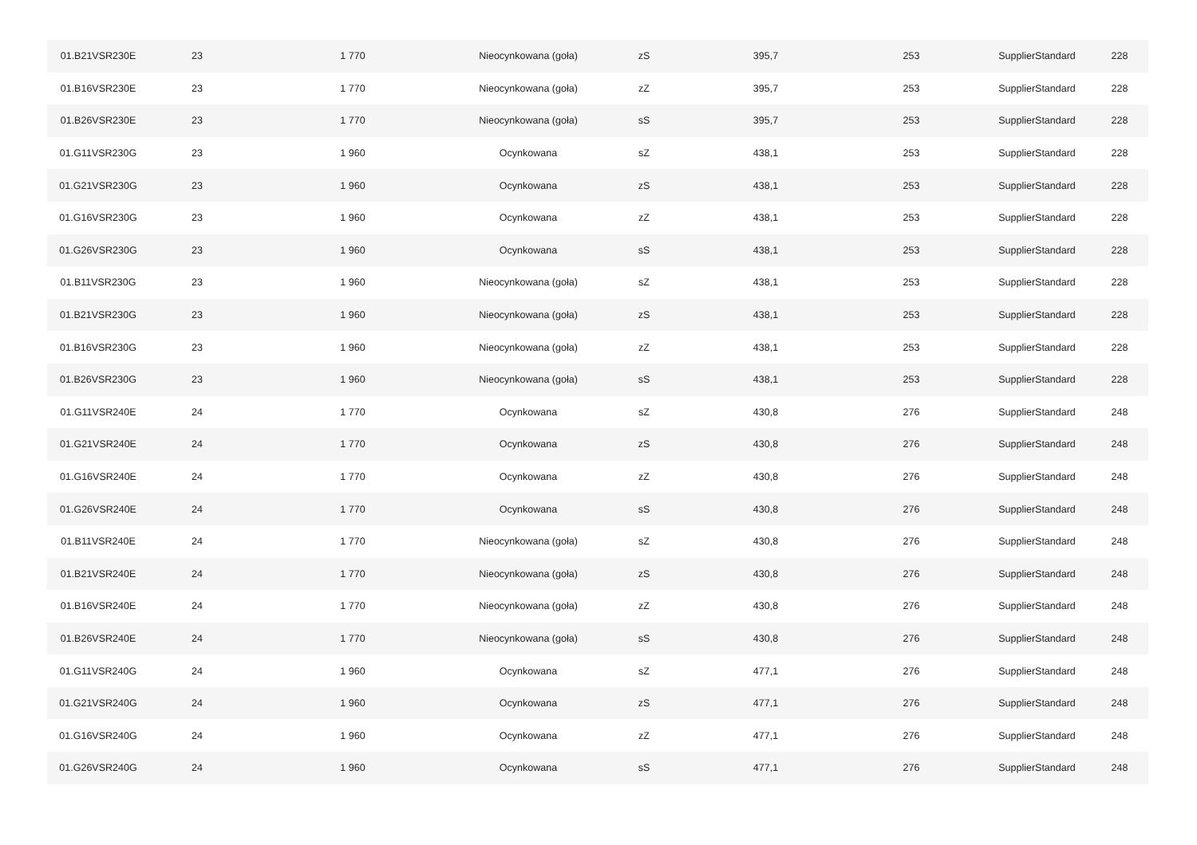| 01.B21VSR230E | 23 | 1 770 | Nieocynkowana (goła) | zS | 395,7 | 253 | SupplierStandard | 228 |
| 01.B16VSR230E | 23 | 1 770 | Nieocynkowana (goła) | zZ | 395,7 | 253 | SupplierStandard | 228 |
| 01.B26VSR230E | 23 | 1 770 | Nieocynkowana (goła) | sS | 395,7 | 253 | SupplierStandard | 228 |
| 01.G11VSR230G | 23 | 1 960 | Ocynkowana | sZ | 438,1 | 253 | SupplierStandard | 228 |
| 01.G21VSR230G | 23 | 1 960 | Ocynkowana | zS | 438,1 | 253 | SupplierStandard | 228 |
| 01.G16VSR230G | 23 | 1 960 | Ocynkowana | zZ | 438,1 | 253 | SupplierStandard | 228 |
| 01.G26VSR230G | 23 | 1 960 | Ocynkowana | sS | 438,1 | 253 | SupplierStandard | 228 |
| 01.B11VSR230G | 23 | 1 960 | Nieocynkowana (goła) | sZ | 438,1 | 253 | SupplierStandard | 228 |
| 01.B21VSR230G | 23 | 1 960 | Nieocynkowana (goła) | zS | 438,1 | 253 | SupplierStandard | 228 |
| 01.B16VSR230G | 23 | 1 960 | Nieocynkowana (goła) | zZ | 438,1 | 253 | SupplierStandard | 228 |
| 01.B26VSR230G | 23 | 1 960 | Nieocynkowana (goła) | sS | 438,1 | 253 | SupplierStandard | 228 |
| 01.G11VSR240E | 24 | 1 770 | Ocynkowana | sZ | 430,8 | 276 | SupplierStandard | 248 |
| 01.G21VSR240E | 24 | 1 770 | Ocynkowana | zS | 430,8 | 276 | SupplierStandard | 248 |
| 01.G16VSR240E | 24 | 1 770 | Ocynkowana | zZ | 430,8 | 276 | SupplierStandard | 248 |
| 01.G26VSR240E | 24 | 1 770 | Ocynkowana | sS | 430,8 | 276 | SupplierStandard | 248 |
| 01.B11VSR240E | 24 | 1 770 | Nieocynkowana (goła) | sZ | 430,8 | 276 | SupplierStandard | 248 |
| 01.B21VSR240E | 24 | 1 770 | Nieocynkowana (goła) | zS | 430,8 | 276 | SupplierStandard | 248 |
| 01.B16VSR240E | 24 | 1 770 | Nieocynkowana (goła) | zZ | 430,8 | 276 | SupplierStandard | 248 |
| 01.B26VSR240E | 24 | 1 770 | Nieocynkowana (goła) | sS | 430,8 | 276 | SupplierStandard | 248 |
| 01.G11VSR240G | 24 | 1 960 | Ocynkowana | sZ | 477,1 | 276 | SupplierStandard | 248 |
| 01.G21VSR240G | 24 | 1 960 | Ocynkowana | zS | 477,1 | 276 | SupplierStandard | 248 |
| 01.G16VSR240G | 24 | 1 960 | Ocynkowana | zZ | 477,1 | 276 | SupplierStandard | 248 |
| 01.G26VSR240G | 24 | 1 960 | Ocynkowana | sS | 477,1 | 276 | SupplierStandard | 248 |